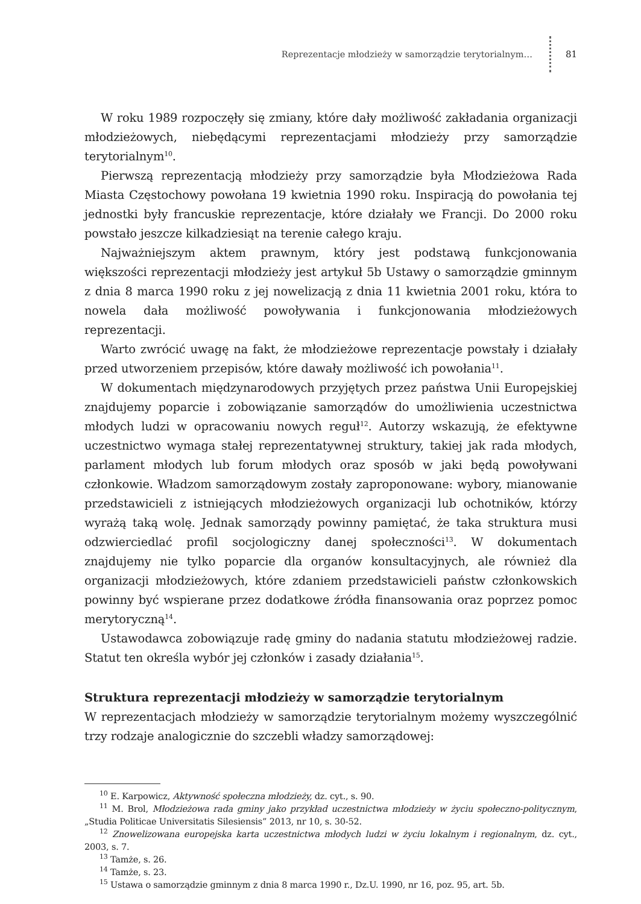Reprezentacje młodzieży w samorządzie terytorialnym… 81
W roku 1989 rozpoczęły się zmiany, które dały możliwość zakładania organizacji młodzieżowych, niebędącymi reprezentacjami młodzieży przy samorządzie terytorialnym<sup>10</sup>.
Pierwszą reprezentacją młodzieży przy samorządzie była Młodzieżowa Rada Miasta Częstochowy powołana 19 kwietnia 1990 roku. Inspiracją do powołania tej jednostki były francuskie reprezentacje, które działały we Francji. Do 2000 roku powstało jeszcze kilkadziesiąt na terenie całego kraju.
Najważniejszym aktem prawnym, który jest podstawą funkcjonowania większości reprezentacji młodzieży jest artykuł 5b Ustawy o samorządzie gminnym z dnia 8 marca 1990 roku z jej nowelizacją z dnia 11 kwietnia 2001 roku, która to nowela dała możliwość powoływania i funkcjonowania młodzieżowych reprezentacji.
Warto zwrócić uwagę na fakt, że młodzieżowe reprezentacje powstały i działały przed utworzeniem przepisów, które dawały możliwość ich powołania<sup>11</sup>.
W dokumentach międzynarodowych przyjętych przez państwa Unii Europejskiej znajdujemy poparcie i zobowiązanie samorządów do umożliwienia uczestnictwa młodych ludzi w opracowaniu nowych reguł<sup>12</sup>. Autorzy wskazują, że efektywne uczestnictwo wymaga stałej reprezentatywnej struktury, takiej jak rada młodych, parlament młodych lub forum młodych oraz sposób w jaki będą powoływani członkowie. Władzom samorządowym zostały zaproponowane: wybory, mianowanie przedstawicieli z istniejących młodzieżowych organizacji lub ochotników, którzy wyrażą taką wolę. Jednak samorządy powinny pamiętać, że taka struktura musi odzwierciedlać profil socjologiczny danej społeczności<sup>13</sup>. W dokumentach znajdujemy nie tylko poparcie dla organów konsultacyjnych, ale również dla organizacji młodzieżowych, które zdaniem przedstawicieli państw członkowskich powinny być wspierane przez dodatkowe źródła finansowania oraz poprzez pomoc merytoryczną<sup>14</sup>.
Ustawodawca zobowiązuje radę gminy do nadania statutu młodzieżowej radzie. Statut ten określa wybór jej członków i zasady działania<sup>15</sup>.
Struktura reprezentacji młodzieży w samorządzie terytorialnym
W reprezentacjach młodzieży w samorządzie terytorialnym możemy wyszczególnić trzy rodzaje analogicznie do szczebli władzy samorządowej:
<sup>10</sup> E. Karpowicz, Aktywność społeczna młodzieży, dz. cyt., s. 90.
<sup>11</sup> M. Brol, Młodzieżowa rada gminy jako przykład uczestnictwa młodzieży w życiu społeczno-politycznym, „Studia Politicae Universitatis Silesiensis” 2013, nr 10, s. 30-52.
<sup>12</sup> Znowelizowana europejska karta uczestnictwa młodych ludzi w życiu lokalnym i regionalnym, dz. cyt., 2003, s. 7.
<sup>13</sup> Tamże, s. 26.
<sup>14</sup> Tamże, s. 23.
<sup>15</sup> Ustawa o samorządzie gminnym z dnia 8 marca 1990 r., Dz.U. 1990, nr 16, poz. 95, art. 5b.